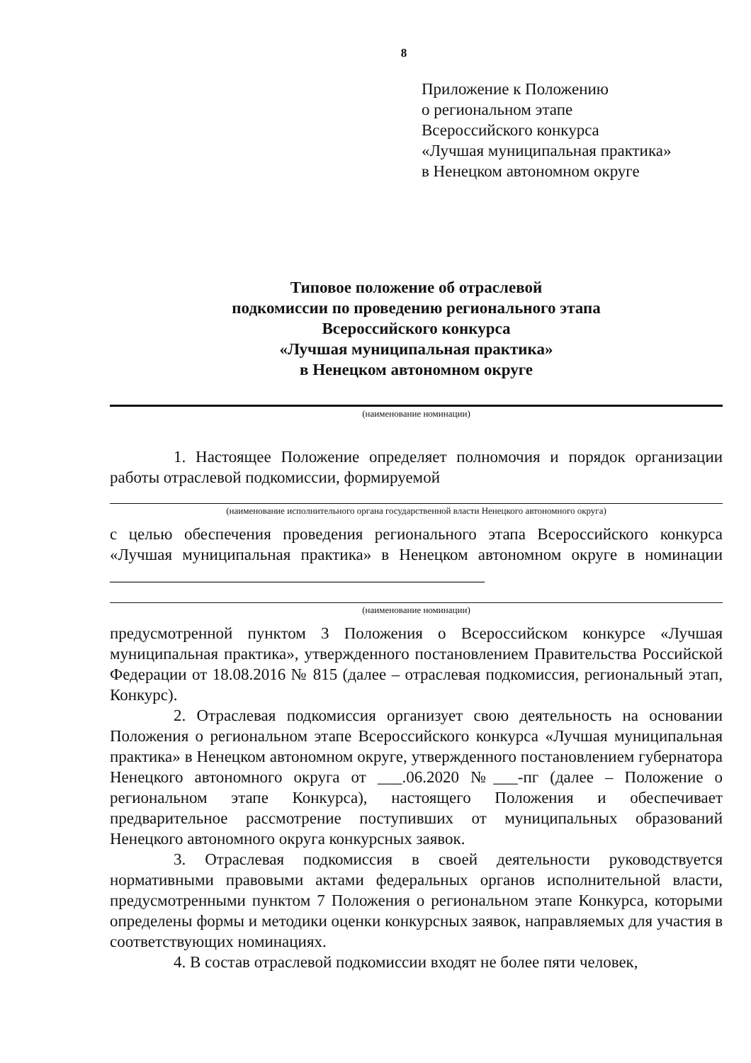8
Приложение к Положению
о региональном этапе
Всероссийского конкурса
«Лучшая муниципальная практика»
в Ненецком автономном округе
Типовое положение об отраслевой
подкомиссии по проведению регионального этапа
Всероссийского конкурса
«Лучшая муниципальная практика»
в Ненецком автономном округе
(наименование номинации)
1. Настоящее Положение определяет полномочия и порядок организации работы отраслевой подкомиссии, формируемой
(наименование исполнительного органа государственной власти Ненецкого автономного округа)
с целью обеспечения проведения регионального этапа Всероссийского конкурса «Лучшая муниципальная практика» в Ненецком автономном округе в номинации ______________________________________________
(наименование номинации)
предусмотренной пунктом 3 Положения о Всероссийском конкурсе «Лучшая муниципальная практика», утвержденного постановлением Правительства Российской Федерации от 18.08.2016 № 815 (далее – отраслевая подкомиссия, региональный этап, Конкурс).
2. Отраслевая подкомиссия организует свою деятельность на основании Положения о региональном этапе Всероссийского конкурса «Лучшая муниципальная практика» в Ненецком автономном округе, утвержденного постановлением губернатора Ненецкого автономного округа от ___.06.2020 №___-пг (далее – Положение о региональном этапе Конкурса), настоящего Положения и обеспечивает предварительное рассмотрение поступивших от муниципальных образований Ненецкого автономного округа конкурсных заявок.
3. Отраслевая подкомиссия в своей деятельности руководствуется нормативными правовыми актами федеральных органов исполнительной власти, предусмотренными пунктом 7 Положения о региональном этапе Конкурса, которыми определены формы и методики оценки конкурсных заявок, направляемых для участия в соответствующих номинациях.
4. В состав отраслевой подкомиссии входят не более пяти человек,